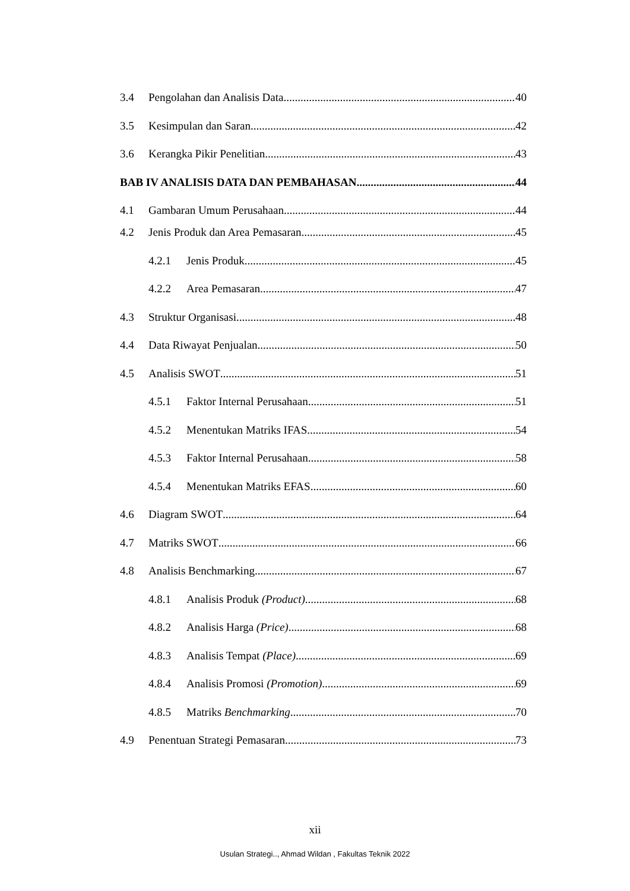3.4 Pengolahan dan Analisis Data 40
3.5 Kesimpulan dan Saran 42
3.6 Kerangka Pikir Penelitian 43
BAB IV ANALISIS DATA DAN PEMBAHASAN 44
4.1 Gambaran Umum Perusahaan 44
4.2 Jenis Produk dan Area Pemasaran 45
4.2.1 Jenis Produk 45
4.2.2 Area Pemasaran 47
4.3 Struktur Organisasi 48
4.4 Data Riwayat Penjualan 50
4.5 Analisis SWOT 51
4.5.1 Faktor Internal Perusahaan 51
4.5.2 Menentukan Matriks IFAS 54
4.5.3 Faktor Internal Perusahaan 58
4.5.4 Menentukan Matriks EFAS 60
4.6 Diagram SWOT 64
4.7 Matriks SWOT 66
4.8 Analisis Benchmarking 67
4.8.1 Analisis Produk (Product) 68
4.8.2 Analisis Harga (Price) 68
4.8.3 Analisis Tempat (Place) 69
4.8.4 Analisis Promosi (Promotion) 69
4.8.5 Matriks Benchmarking 70
4.9 Penentuan Strategi Pemasaran 73
xii
Usulan Strategi.., Ahmad Wildan , Fakultas Teknik 2022